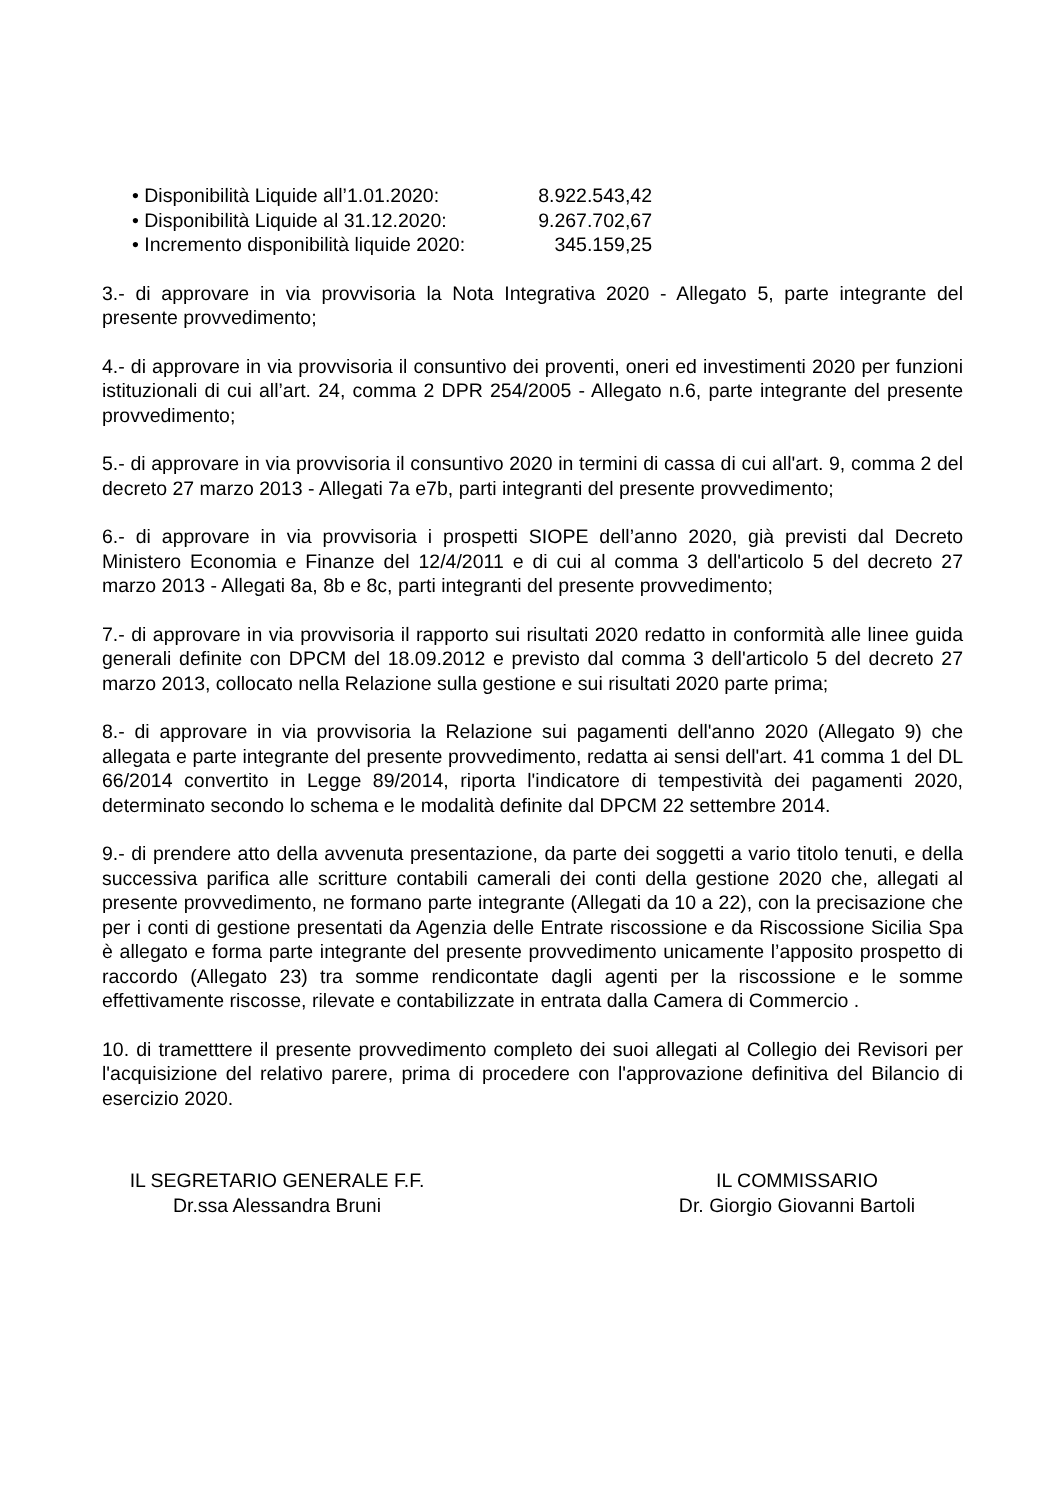• Disponibilità Liquide all’1.01.2020: 8.922.543,42
• Disponibilità Liquide al 31.12.2020: 9.267.702,67
• Incremento disponibilità liquide 2020: 345.159,25
3.- di approvare in via provvisoria la Nota Integrativa 2020 - Allegato 5, parte integrante del presente provvedimento;
4.- di approvare in via provvisoria il consuntivo dei proventi, oneri ed investimenti 2020 per funzioni istituzionali di cui all’art. 24, comma 2 DPR 254/2005 - Allegato n.6, parte integrante del presente provvedimento;
5.- di approvare in via provvisoria il consuntivo 2020 in termini di cassa di cui all'art. 9, comma 2 del decreto 27 marzo 2013 - Allegati 7a e7b, parti integranti del presente provvedimento;
6.- di approvare in via provvisoria i prospetti SIOPE dell’anno 2020, già previsti dal Decreto Ministero Economia e Finanze del 12/4/2011 e di cui al comma 3 dell'articolo 5 del decreto 27 marzo 2013 - Allegati 8a, 8b e 8c, parti integranti del presente provvedimento;
7.- di approvare in via provvisoria il rapporto sui risultati 2020 redatto in conformità alle linee guida generali definite con DPCM del 18.09.2012 e previsto dal comma 3 dell'articolo 5 del decreto 27 marzo 2013, collocato nella Relazione sulla gestione e sui risultati 2020 parte prima;
8.- di approvare in via provvisoria la Relazione sui pagamenti dell'anno 2020 (Allegato 9) che allegata e parte integrante del presente provvedimento, redatta ai sensi dell'art. 41 comma 1 del DL 66/2014 convertito in Legge 89/2014, riporta l'indicatore di tempestività dei pagamenti 2020, determinato secondo lo schema e le modalità definite dal DPCM 22 settembre 2014.
9.- di prendere atto della avvenuta presentazione, da parte dei soggetti a vario titolo tenuti, e della successiva parifica alle scritture contabili camerali dei conti della gestione 2020 che, allegati al presente provvedimento, ne formano parte integrante (Allegati da 10 a 22), con la precisazione che per i conti di gestione presentati da Agenzia delle Entrate riscossione e da Riscossione Sicilia Spa è allegato e forma parte integrante del presente provvedimento unicamente l’apposito prospetto di raccordo (Allegato 23) tra somme rendicontate dagli agenti per la riscossione e le somme effettivamente riscosse, rilevate e contabilizzate in entrata dalla Camera di Commercio .
10. di trametttere il presente provvedimento completo dei suoi allegati al Collegio dei Revisori per l'acquisizione del relativo parere, prima di procedere con l'approvazione definitiva del Bilancio di esercizio 2020.
IL SEGRETARIO GENERALE F.F.
Dr.ssa Alessandra Bruni
IL COMMISSARIO
Dr. Giorgio Giovanni Bartoli